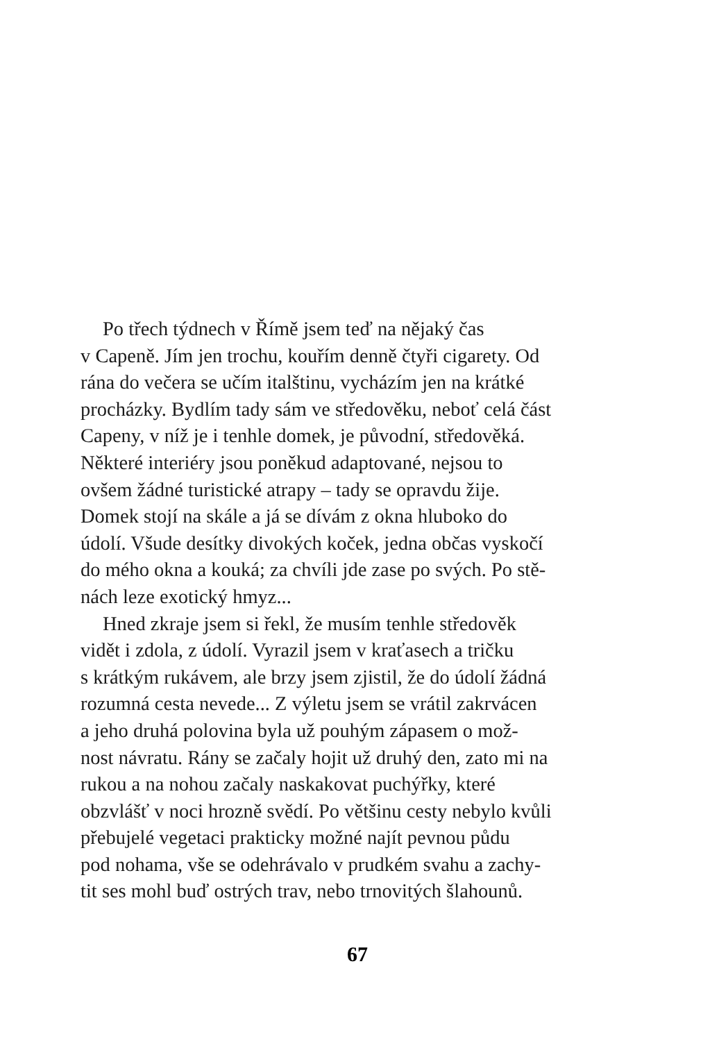Po třech týdnech v Římě jsem teď na nějaký čas
v Capeně. Jím jen trochu, kouřím denně čtyři cigarety. Od
rána do večera se učím italštinu, vycházím jen na krátké
procházky. Bydlím tady sám ve středověku, neboť celá část
Capeny, v níž je i tenhle domek, je původní, středověká.
Některé interiéry jsou poněkud adaptované, nejsou to
ovšem žádné turistické atrapy – tady se opravdu žije.
Domek stojí na skále a já se dívám z okna hluboko do
údolí. Všude desítky divokých koček, jedna občas vyskočí
do mého okna a kouká; za chvíli jde zase po svých. Po stě-
nách leze exotický hmyz...
Hned zkraje jsem si řekl, že musím tenhle středověk
vidět i zdola, z údolí. Vyrazil jsem v kraťasech a tričku
s krátkým rukávem, ale brzy jsem zjistil, že do údolí žádná
rozumná cesta nevede... Z výletu jsem se vrátil zakrvácen
a jeho druhá polovina byla už pouhým zápasem o mož-
nost návratu. Rány se začaly hojit už druhý den, zato mi na
rukou a na nohou začaly naskakovat puchýřky, které
obzvlášť v noci hrozně svědí. Po většinu cesty nebylo kvůli
přebujelé vegetaci prakticky možné najít pevnou půdu
pod nohama, vše se odehrávalo v prudkém svahu a zachy-
tit ses mohl buď ostrých trav, nebo trnovitých šlahounů.
67